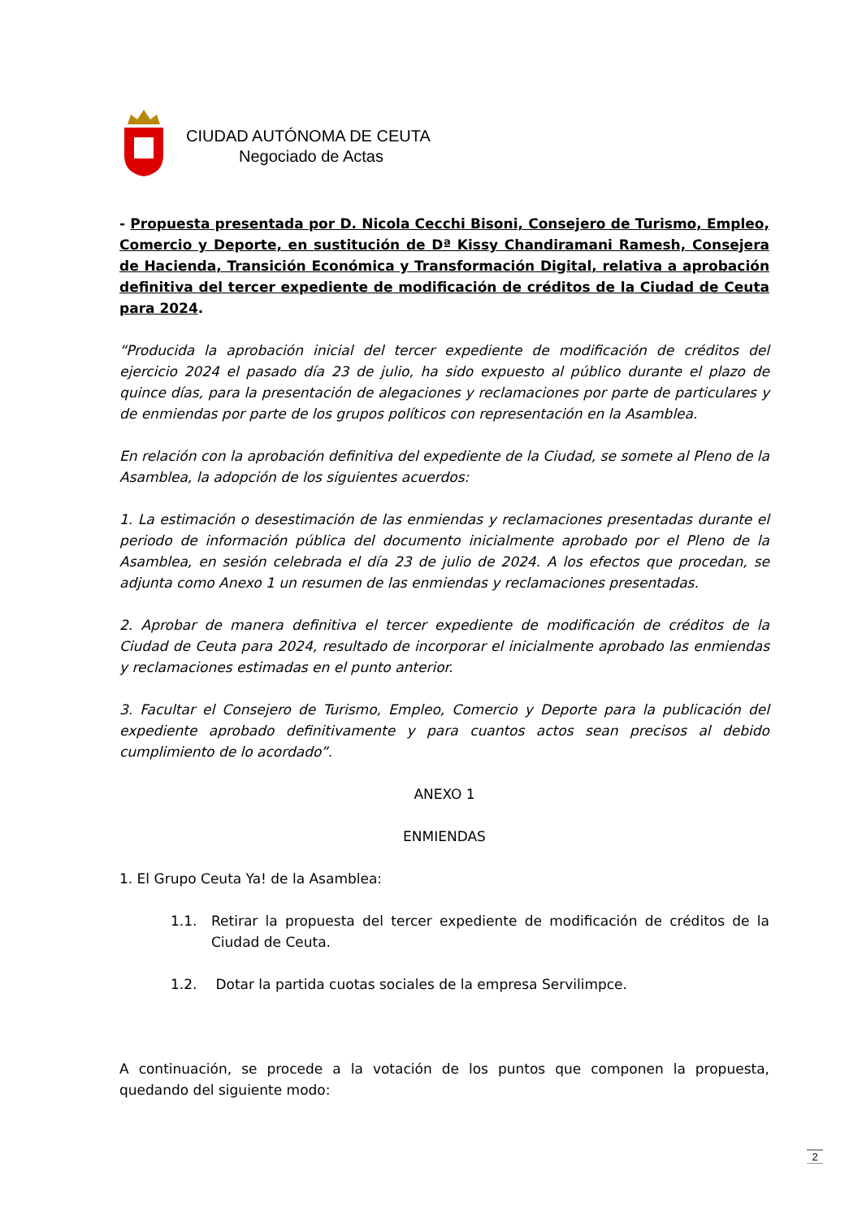CIUDAD AUTÓNOMA DE CEUTA
Negociado de Actas
- Propuesta presentada por D. Nicola Cecchi Bisoni, Consejero de Turismo, Empleo, Comercio y Deporte, en sustitución de Dª Kissy Chandiramani Ramesh, Consejera de Hacienda, Transición Económica y Transformación Digital, relativa a aprobación definitiva del tercer expediente de modificación de créditos de la Ciudad de Ceuta para 2024.
“Producida la aprobación inicial del tercer expediente de modificación de créditos del ejercicio 2024 el pasado día 23 de julio, ha sido expuesto al público durante el plazo de quince días, para la presentación de alegaciones y reclamaciones por parte de particulares y de enmiendas por parte de los grupos políticos con representación en la Asamblea.
En relación con la aprobación definitiva del expediente de la Ciudad, se somete al Pleno de la Asamblea, la adopción de los siguientes acuerdos:
1. La estimación o desestimación de las enmiendas y reclamaciones presentadas durante el periodo de información pública del documento inicialmente aprobado por el Pleno de la Asamblea, en sesión celebrada el día 23 de julio de 2024. A los efectos que procedan, se adjunta como Anexo 1 un resumen de las enmiendas y reclamaciones presentadas.
2. Aprobar de manera definitiva el tercer expediente de modificación de créditos de la Ciudad de Ceuta para 2024, resultado de incorporar el inicialmente aprobado las enmiendas y reclamaciones estimadas en el punto anterior.
3. Facultar el Consejero de Turismo, Empleo, Comercio y Deporte para la publicación del expediente aprobado definitivamente y para cuantos actos sean precisos al debido cumplimiento de lo acordado”.
ANEXO 1
ENMIENDAS
1. El Grupo Ceuta Ya! de la Asamblea:
1.1. Retirar la propuesta del tercer expediente de modificación de créditos de la Ciudad de Ceuta.
1.2. Dotar la partida cuotas sociales de la empresa Servilimpce.
A continuación, se procede a la votación de los puntos que componen la propuesta, quedando del siguiente modo:
2